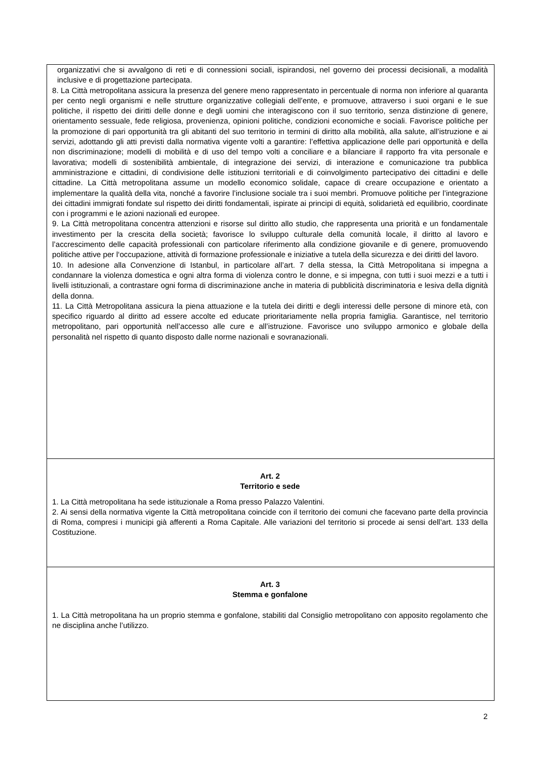organizzativi che si avvalgono di reti e di connessioni sociali, ispirandosi, nel governo dei processi decisionali, a modalità inclusive e di progettazione partecipata.
8. La Città metropolitana assicura la presenza del genere meno rappresentato in percentuale di norma non inferiore al quaranta per cento negli organismi e nelle strutture organizzative collegiali dell’ente, e promuove, attraverso i suoi organi e le sue politiche, il rispetto dei diritti delle donne e degli uomini che interagiscono con il suo territorio, senza distinzione di genere, orientamento sessuale, fede religiosa, provenienza, opinioni politiche, condizioni economiche e sociali. Favorisce politiche per la promozione di pari opportunità tra gli abitanti del suo territorio in termini di diritto alla mobilità, alla salute, all’istruzione e ai servizi, adottando gli atti previsti dalla normativa vigente volti a garantire: l’effettiva applicazione delle pari opportunità e della non discriminazione; modelli di mobilità e di uso del tempo volti a conciliare e a bilanciare il rapporto fra vita personale e lavorativa; modelli di sostenibilità ambientale, di integrazione dei servizi, di interazione e comunicazione tra pubblica amministrazione e cittadini, di condivisione delle istituzioni territoriali e di coinvolgimento partecipativo dei cittadini e delle cittadine. La Città metropolitana assume un modello economico solidale, capace di creare occupazione e orientato a implementare la qualità della vita, nonché a favorire l’inclusione sociale tra i suoi membri. Promuove politiche per l’integrazione dei cittadini immigrati fondate sul rispetto dei diritti fondamentali, ispirate ai principi di equità, solidarietà ed equilibrio, coordinate con i programmi e le azioni nazionali ed europee.
9. La Città metropolitana concentra attenzioni e risorse sul diritto allo studio, che rappresenta una priorità e un fondamentale investimento per la crescita della società; favorisce lo sviluppo culturale della comunità locale, il diritto al lavoro e l’accrescimento delle capacità professionali con particolare riferimento alla condizione giovanile e di genere, promuovendo politiche attive per l‘occupazione, attività di formazione professionale e iniziative a tutela della sicurezza e dei diritti del lavoro.
10. In adesione alla Convenzione di Istanbul, in particolare all’art. 7 della stessa, la Città Metropolitana si impegna a condannare la violenza domestica e ogni altra forma di violenza contro le donne, e si impegna, con tutti i suoi mezzi e a tutti i livelli istituzionali, a contrastare ogni forma di discriminazione anche in materia di pubblicità discriminatoria e lesiva della dignità della donna.
11. La Città Metropolitana assicura la piena attuazione e la tutela dei diritti e degli interessi delle persone di minore età, con specifico riguardo al diritto ad essere accolte ed educate prioritariamente nella propria famiglia. Garantisce, nel territorio metropolitano, pari opportunità nell’accesso alle cure e all’istruzione. Favorisce uno sviluppo armonico e globale della personalità nel rispetto di quanto disposto dalle norme nazionali e sovranazionali.
Art. 2
Territorio e sede
1. La Città metropolitana ha sede istituzionale a Roma presso Palazzo Valentini.
2. Ai sensi della normativa vigente la Città metropolitana coincide con il territorio dei comuni che facevano parte della provincia di Roma, compresi i municipi già afferenti a Roma Capitale. Alle variazioni del territorio si procede ai sensi dell’art. 133 della Costituzione.
Art. 3
Stemma e gonfalone
1. La Città metropolitana ha un proprio stemma e gonfalone, stabiliti dal Consiglio metropolitano con apposito regolamento che ne disciplina anche l’utilizzo.
2